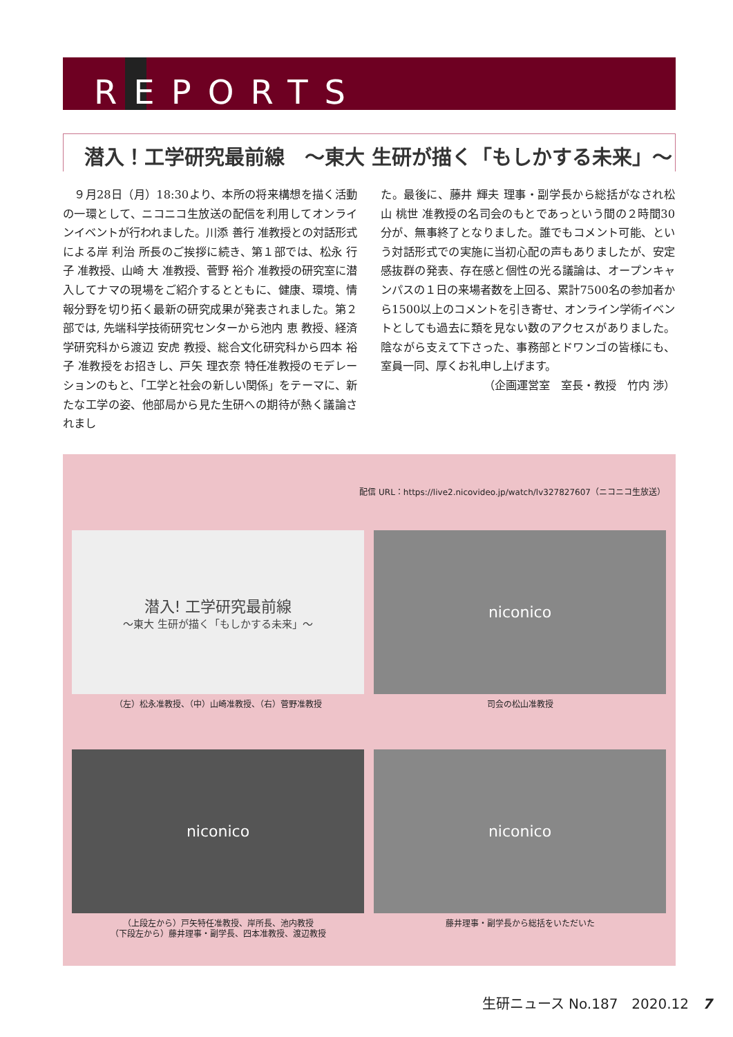REPORTS
潜入！工学研究最前線　～東大 生研が描く「もしかする未来」～
　９月28日（月）18:30より、本所の将来構想を描く活動の一環として、ニコニコ生放送の配信を利用してオンラインイベントが行われました。川添 善行 准教授との対話形式による岸 利治 所長のご挨拶に続き、第１部では、松永 行子 准教授、山崎 大 准教授、菅野 裕介 准教授の研究室に潜入してナマの現場をご紹介するとともに、健康、環境、情報分野を切り拓く最新の研究成果が発表されました。第２部では, 先端科学技術研究センターから池内 恵 教授、経済学研究科から渡辺 安虎 教授、総合文化研究科から四本 裕子 准教授をお招きし、戸矢 理衣奈 特任准教授のモデレーションのもと、「工学と社会の新しい関係」をテーマに、新たな工学の姿、他部局から見た生研への期待が熱く議論されまし
た。最後に、藤井 輝夫 理事・副学長から総括がなされ松山 桃世 准教授の名司会のもとであっという間の２時間30分が、無事終了となりました。誰でもコメント可能、という対話形式での実施に当初心配の声もありましたが、安定感抜群の発表、存在感と個性の光る議論は、オープンキャンパスの１日の来場者数を上回る、累計7500名の参加者から1500以上のコメントを引き寄せ、オンライン学術イベントとしても過去に類を見ない数のアクセスがありました。陰ながら支えて下さった、事務部とドワンゴの皆様にも、室員一同、厚くお礼申し上げます。
（企画運営室　室長・教授　竹内 渉）
配信 URL：https://live2.nicovideo.jp/watch/lv327827607（ニコニコ生放送）
潜入! 工学研究最前線
～東大 生研が描く「もしかする未来」～
（左）松永准教授、（中）山崎准教授、（右）菅野准教授
niconico
司会の松山准教授
niconico
（上段左から）戸矢特任准教授、岸所長、池内教授
（下段左から）藤井理事・副学長、四本准教授、渡辺教授
niconico
藤井理事・副学長から総括をいただいた
生研ニュース No.187　2020.12　7